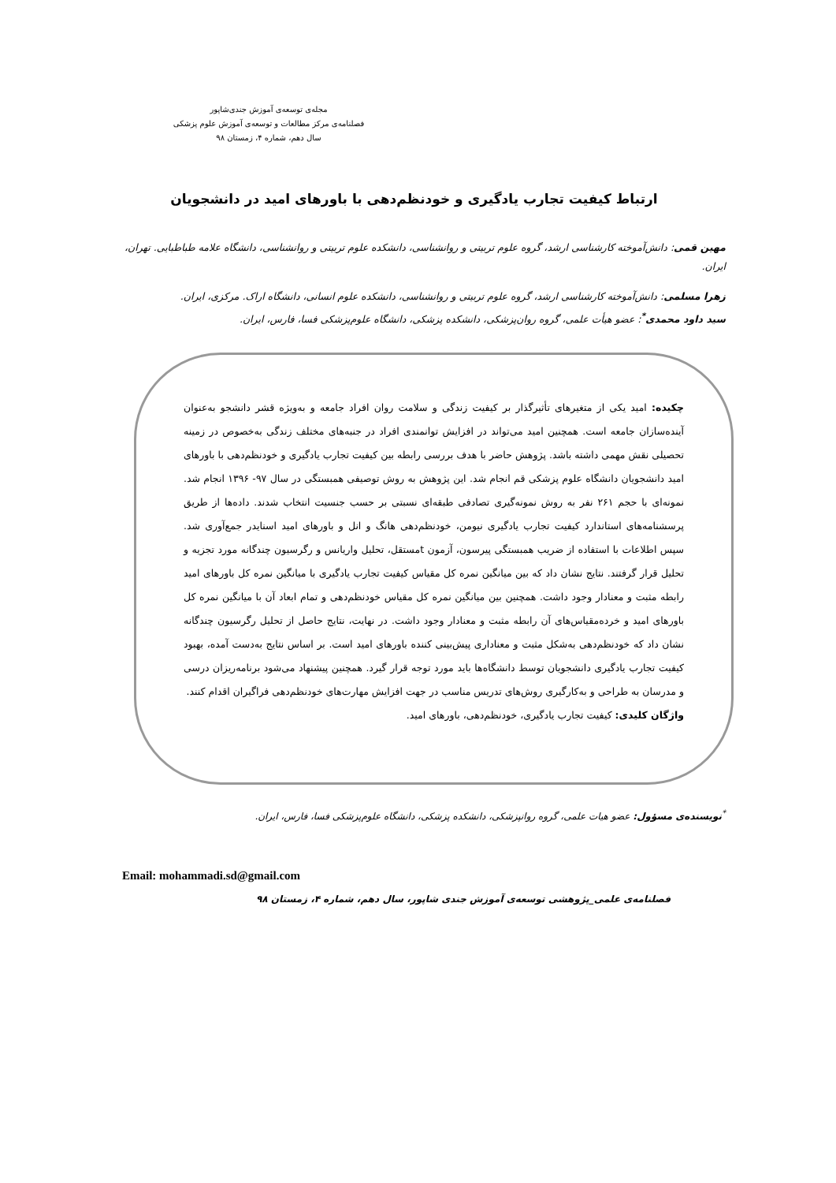مجله‌ی توسعه‌ی آموزش جندی‌شاپور
فصلنامه‌ی مرکز مطالعات و توسعه‌ی آموزش علوم پزشکی
سال دهم، شماره ۴، زمستان ۹۸
ارتباط کیفیت تجارب یادگیری و خودنظم‌دهی با باورهای امید در دانشجویان
مهین قمی: دانش‌آموخته کارشناسی ارشد، گروه علوم تربیتی و روانشناسی، دانشکده علوم تربیتی و روانشناسی، دانشگاه علامه طباطبایی. تهران، ایران.
زهرا مسلمی: دانش‌آموخته کارشناسی ارشد، گروه علوم تربیتی و روانشناسی، دانشکده علوم انسانی، دانشگاه اراک. مرکزی، ایران.
سید داود محمدی<sup>*</sup>: عضو هیأت علمی، گروه روان‌پزشکی، دانشکده پزشکی، دانشگاه علوم‌پزشکی فسا، فارس، ایران.
چکیده: امید یکی از متغیرهای تأثیرگذار بر کیفیت زندگی و سلامت روان افراد جامعه و به‌ویژه قشر دانشجو به‌عنوان آینده‌سازان جامعه است. همچنین امید می‌تواند در افزایش توانمندی افراد در جنبه‌های مختلف زندگی به‌خصوص در زمینه تحصیلی نقش مهمی داشته باشد. پژوهش حاضر با هدف بررسی رابطه بین کیفیت تجارب یادگیری و خودنظم‌دهی با باورهای امید دانشجویان دانشگاه علوم پزشکی قم انجام شد. این پژوهش به روش توصیفی همبستگی در سال ۹۷- ۱۳۹۶ انجام شد. نمونه‌ای با حجم ۲۶۱ نفر به روش نمونه‌گیری تصادفی طبقه‌ای نسبتی بر حسب جنسیت انتخاب شدند. داده‌ها از طریق پرسشنامه‌های استاندارد کیفیت تجارب یادگیری نیومن، خودنظم‌دهی هانگ و انل و باورهای امید اسنایدر جمع‌آوری شد. سپس اطلاعات با استفاده از ضریب همبستگی پیرسون، آزمون tمستقل، تحلیل واریانس و رگرسیون چندگانه مورد تجزیه و تحلیل قرار گرفتند. نتایج نشان داد که بین میانگین نمره کل مقیاس کیفیت تجارب یادگیری با میانگین نمره کل باورهای امید رابطه مثبت و معنادار وجود داشت. همچنین بین میانگین نمره کل مقیاس خودنظم‌دهی و تمام ابعاد آن با میانگین نمره کل باورهای امید و خرده‌مقیاس‌های آن رابطه مثبت و معنادار وجود داشت. در نهایت، نتایج حاصل از تحلیل رگرسیون چندگانه نشان داد که خودنظم‌دهی به‌شکل مثبت و معناداری پیش‌بینی کننده باورهای امید است. بر اساس نتایج به‌دست آمده، بهبود کیفیت تجارب یادگیری دانشجویان توسط دانشگاه‌ها باید مورد توجه قرار گیرد. همچنین پیشنهاد می‌شود برنامه‌ریزان درسی و مدرسان به طراحی و به‌کارگیری روش‌های تدریس مناسب در جهت افزایش مهارت‌های خودنظم‌دهی فراگیران اقدام کنند.
واژگان کلیدی: کیفیت تجارب یادگیری، خودنظم‌دهی، باورهای امید.
<sup>*</sup> نویسنده‌ی مسؤول: عضو هیات علمی، گروه روانپزشکی، دانشکده پزشکی، دانشگاه علوم‌پزشکی فسا، فارس، ایران.
Email: mohammadi.sd@gmail.com
فصلنامه‌ی علمی_پژوهشی توسعه‌ی آموزش جندی شاپور، سال دهم، شماره ۴، زمستان ۹۸